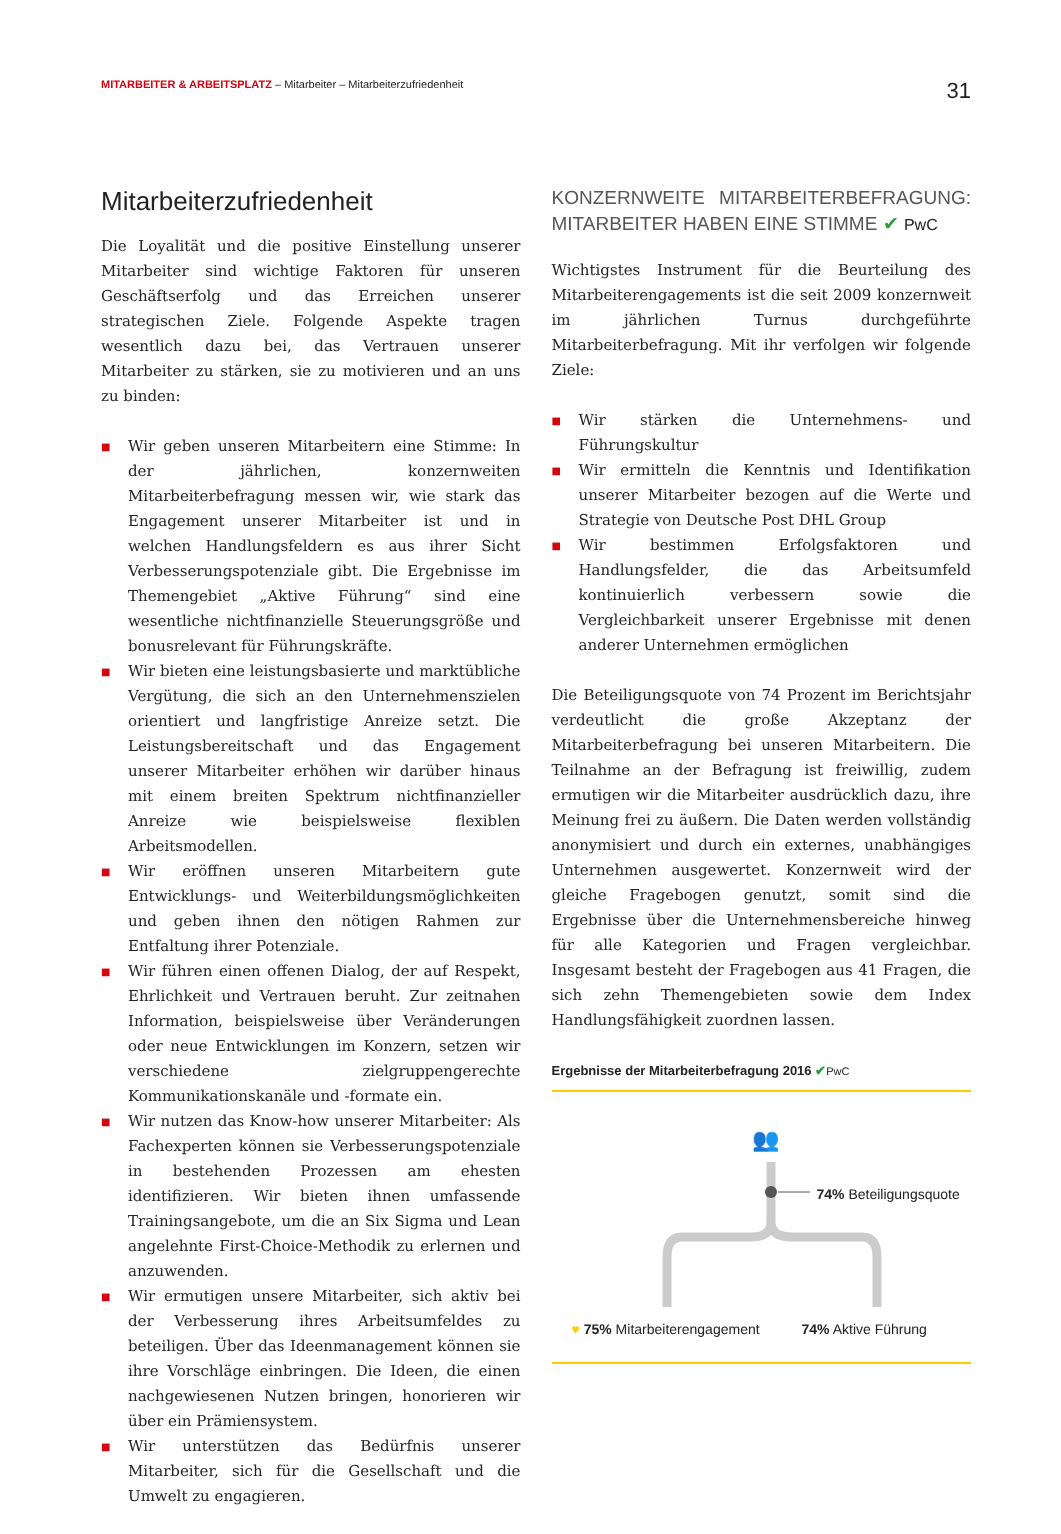MITARBEITER & ARBEITSPLATZ – Mitarbeiter – Mitarbeiterzufriedenheit
31
Mitarbeiterzufriedenheit
Die Loyalität und die positive Einstellung unserer Mitarbeiter sind wichtige Faktoren für unseren Geschäftserfolg und das Erreichen unserer strategischen Ziele. Folgende Aspekte tragen wesentlich dazu bei, das Vertrauen unserer Mitarbeiter zu stärken, sie zu motivieren und an uns zu binden:
■ Wir geben unseren Mitarbeitern eine Stimme: In der jährlichen, konzernweiten Mitarbeiterbefragung messen wir, wie stark das Engagement unserer Mitarbeiter ist und in welchen Handlungsfeldern es aus ihrer Sicht Verbesserungspotenziale gibt. Die Ergebnisse im Themengebiet „Aktive Führung“ sind eine wesentliche nichtfinanzielle Steuerungsgröße und bonusrelevant für Führungskräfte.
■ Wir bieten eine leistungsbasierte und marktübliche Vergütung, die sich an den Unternehmenszielen orientiert und langfristige Anreize setzt. Die Leistungsbereitschaft und das Engagement unserer Mitarbeiter erhöhen wir darüber hinaus mit einem breiten Spektrum nichtfinanzieller Anreize wie beispielsweise flexiblen Arbeitsmodellen.
■ Wir eröffnen unseren Mitarbeitern gute Entwicklungs- und Weiterbildungsmöglichkeiten und geben ihnen den nötigen Rahmen zur Entfaltung ihrer Potenziale.
■ Wir führen einen offenen Dialog, der auf Respekt, Ehrlichkeit und Vertrauen beruht. Zur zeitnahen Information, beispielsweise über Veränderungen oder neue Entwicklungen im Konzern, setzen wir verschiedene zielgruppengerechte Kommunikationskanäle und -formate ein.
■ Wir nutzen das Know-how unserer Mitarbeiter: Als Fachexperten können sie Verbesserungspotenziale in bestehenden Prozessen am ehesten identifizieren. Wir bieten ihnen umfassende Trainingsangebote, um die an Six Sigma und Lean angelehnte First-Choice-Methodik zu erlernen und anzuwenden.
■ Wir ermutigen unsere Mitarbeiter, sich aktiv bei der Verbesserung ihres Arbeitsumfeldes zu beteiligen. Über das Ideenmanagement können sie ihre Vorschläge einbringen. Die Ideen, die einen nachgewiesenen Nutzen bringen, honorieren wir über ein Prämiensystem.
■ Wir unterstützen das Bedürfnis unserer Mitarbeiter, sich für die Gesellschaft und die Umwelt zu engagieren.
KONZERNWEITE MITARBEITERBEFRAGUNG: MITARBEITER HABEN EINE STIMME ✔ PwC
Wichtigstes Instrument für die Beurteilung des Mitarbeiterengagements ist die seit 2009 konzernweit im jährlichen Turnus durchgeführte Mitarbeiterbefragung. Mit ihr verfolgen wir folgende Ziele:
■ Wir stärken die Unternehmens- und Führungskultur
■ Wir ermitteln die Kenntnis und Identifikation unserer Mitarbeiter bezogen auf die Werte und Strategie von Deutsche Post DHL Group
■ Wir bestimmen Erfolgsfaktoren und Handlungsfelder, die das Arbeitsumfeld kontinuierlich verbessern sowie die Vergleichbarkeit unserer Ergebnisse mit denen anderer Unternehmen ermöglichen
Die Beteiligungsquote von 74 Prozent im Berichtsjahr verdeutlicht die große Akzeptanz der Mitarbeiterbefragung bei unseren Mitarbeitern. Die Teilnahme an der Befragung ist freiwillig, zudem ermutigen wir die Mitarbeiter ausdrücklich dazu, ihre Meinung frei zu äußern. Die Daten werden vollständig anonymisiert und durch ein externes, unabhängiges Unternehmen ausgewertet. Konzernweit wird der gleiche Fragebogen genutzt, somit sind die Ergebnisse über die Unternehmensbereiche hinweg für alle Kategorien und Fragen vergleichbar. Insgesamt besteht der Fragebogen aus 41 Fragen, die sich zehn Themengebieten sowie dem Index Handlungsfähigkeit zuordnen lassen.
Ergebnisse der Mitarbeiterbefragung 2016 ✔PwC
👥
74% Beteiligungsquote
♥ 75% Mitarbeiterengagement 74% Aktive Führung